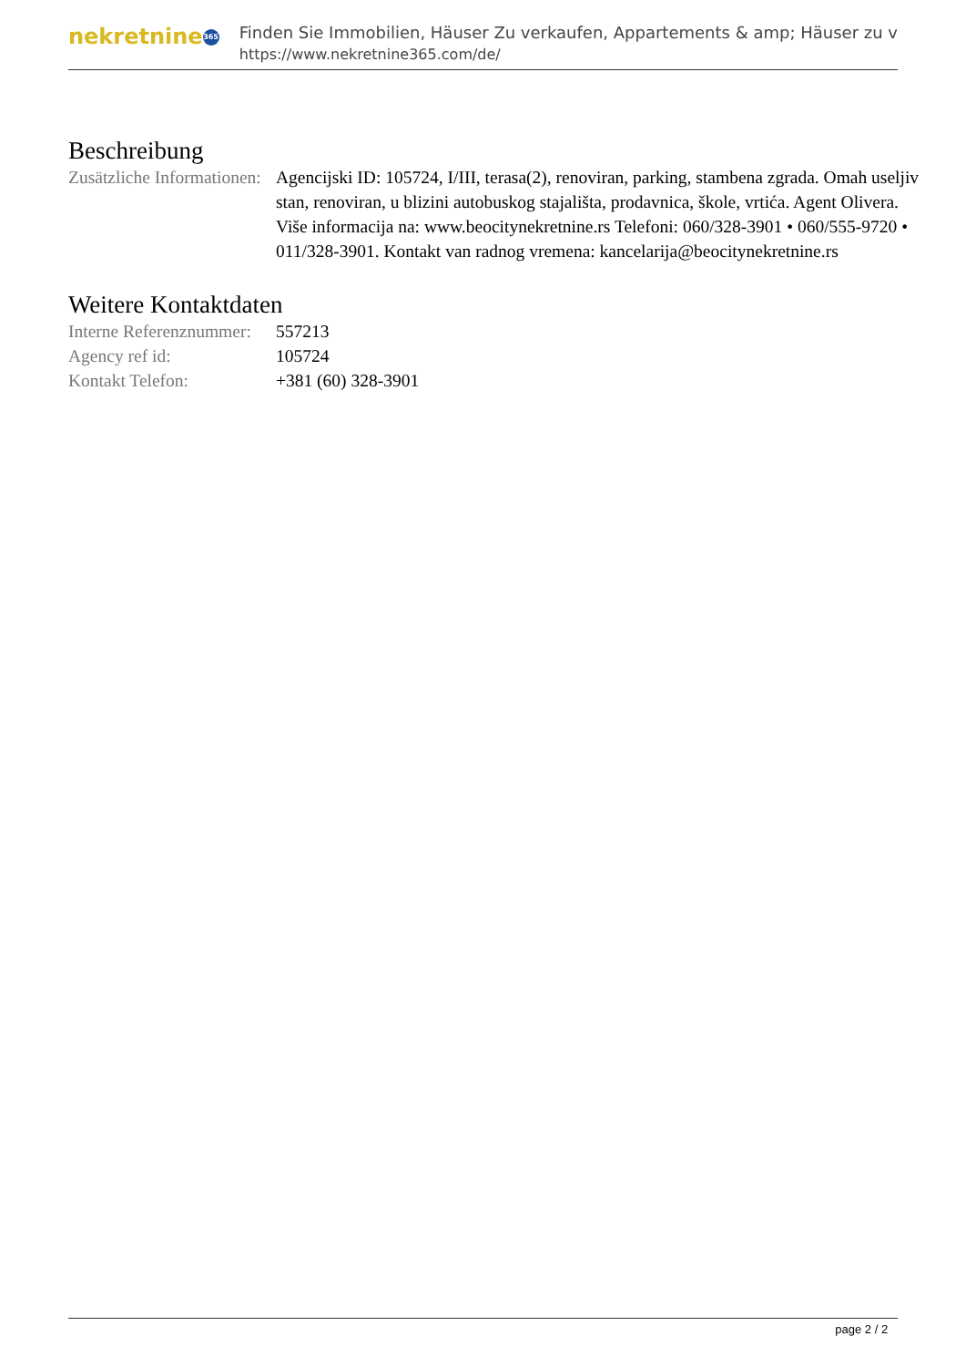nekretnine 365
Finden Sie Immobilien, Häuser Zu verkaufen, Appartements & amp; Häuser zu v
https://www.nekretnine365.com/de/
Beschreibung
| Zusätzliche Informationen: | Agencijski ID: 105724, I/III, terasa(2), renoviran, parking, stambena zgrada. Omah useljiv stan, renoviran, u blizini autobuskog stajališta, prodavnica, škole, vrtića. Agent Olivera. Više informacija na: www.beocitynekretnine.rs Telefoni: 060/328-3901 • 060/555-9720 • 011/328-3901. Kontakt van radnog vremena: kancelarija@beocitynekretnine.rs |
Weitere Kontaktdaten
| Interne Referenznummer: | 557213 |
| Agency ref id: | 105724 |
| Kontakt Telefon: | +381 (60) 328-3901 |
page 2 / 2